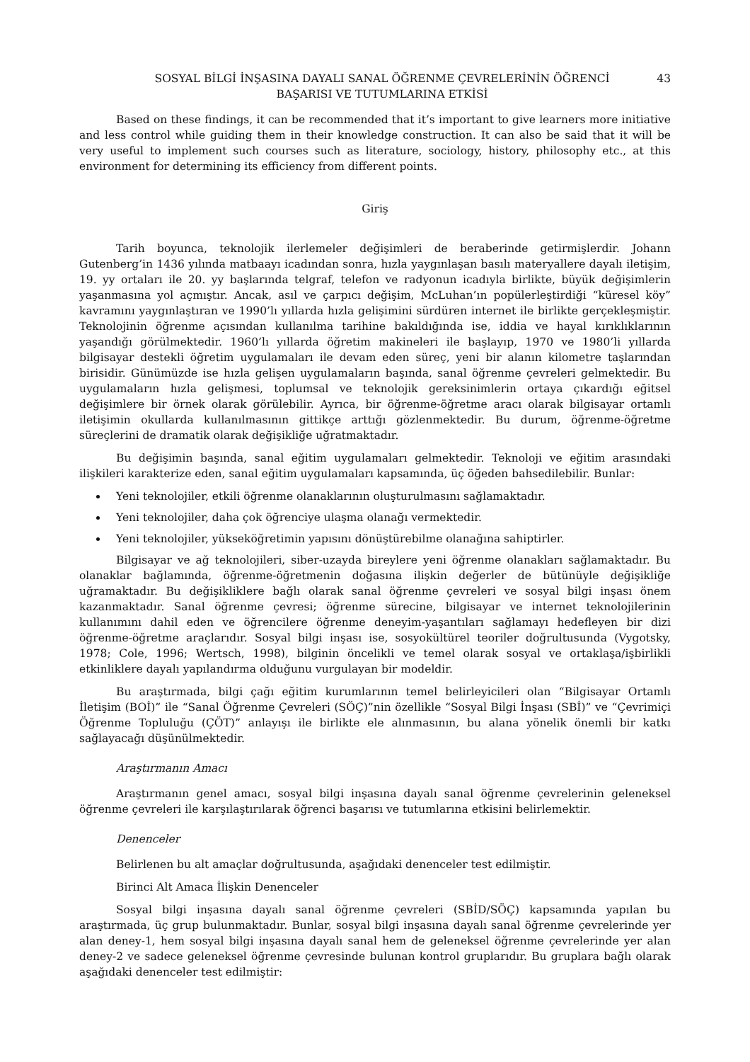SOSYAL BİLGİ İNŞASINA DAYALI SANAL ÖĞRENME ÇEVRELERİNİN ÖĞRENCİ
BAŞARISI VE TUTUMLARINA ETKİSİ
43
Based on these findings, it can be recommended that it’s important to give learners more initiative and less control while guiding them in their knowledge construction. It can also be said that it will be very useful to implement such courses such as literature, sociology, history, philosophy etc., at this environment for determining its efficiency from different points.
Giriş
Tarih boyunca, teknolojik ilerlemeler değişimleri de beraberinde getirmişlerdir. Johann Gutenberg’in 1436 yılında matbaayı icadından sonra, hızla yaygınlaşan basılı materyallere dayalı iletişim, 19. yy ortaları ile 20. yy başlarında telgraf, telefon ve radyonun icadıyla birlikte, büyük değişimlerin yaşanmasına yol açmıştır. Ancak, asıl ve çarpıcı değişim, McLuhan’ın popülerleştirdiği “küresel köy” kavramını yaygınlaştıran ve 1990’lı yıllarda hızla gelişimini sürdüren internet ile birlikte gerçekleşmiştir. Teknolojinin öğrenme açısından kullanılma tarihine bakıldığında ise, iddia ve hayal kırıklıklarının yaşandığı görülmektedir. 1960’lı yıllarda öğretim makineleri ile başlayıp, 1970 ve 1980’li yıllarda bilgisayar destekli öğretim uygulamaları ile devam eden süreç, yeni bir alanın kilometre taşlarından birisidir. Günümüzde ise hızla gelişen uygulamaların başında, sanal öğrenme çevreleri gelmektedir. Bu uygulamaların hızla gelişmesi, toplumsal ve teknolojik gereksinimlerin ortaya çıkardığı eğitsel değişimlere bir örnek olarak görülebilir. Ayrıca, bir öğrenme-öğretme aracı olarak bilgisayar ortamlı iletişimin okullarda kullanılmasının gittikçe arttığı gözlenmektedir. Bu durum, öğrenme-öğretme süreçlerini de dramatik olarak değişikliğe uğratmaktadır.
Bu değişimin başında, sanal eğitim uygulamaları gelmektedir. Teknoloji ve eğitim arasındaki ilişkileri karakterize eden, sanal eğitim uygulamaları kapsamında, üç öğeden bahsedilebilir. Bunlar:
Yeni teknolojiler, etkili öğrenme olanaklarının oluşturulmasını sağlamaktadır.
Yeni teknolojiler, daha çok öğrenciye ulaşma olanağı vermektedir.
Yeni teknolojiler, yükseköğretimin yapısını dönüştürebilme olanağına sahiptirler.
Bilgisayar ve ağ teknolojileri, siber-uzayda bireylere yeni öğrenme olanakları sağlamaktadır. Bu olanaklar bağlamında, öğrenme-öğretmenin doğasına ilişkin değerler de bütünüyle değişikliğe uğramaktadır. Bu değişikliklere bağlı olarak sanal öğrenme çevreleri ve sosyal bilgi inşası önem kazanmaktadır. Sanal öğrenme çevresi; öğrenme sürecine, bilgisayar ve internet teknolojilerinin kullanımını dahil eden ve öğrencilere öğrenme deneyim-yaşantıları sağlamayı hedefleyen bir dizi öğrenme-öğretme araçlarıdır. Sosyal bilgi inşası ise, sosyokültürel teoriler doğrultusunda (Vygotsky, 1978; Cole, 1996; Wertsch, 1998), bilginin öncelikli ve temel olarak sosyal ve ortaklaşa/işbirlikli etkinliklere dayalı yapılandırma olduğunu vurgulayan bir modeldir.
Bu araştırmada, bilgi çağı eğitim kurumlarının temel belirleyicileri olan “Bilgisayar Ortamlı İletişim (BOİ)” ile “Sanal Öğrenme Çevreleri (SÖÇ)”nin özellikle “Sosyal Bilgi İnşası (SBİ)” ve “Çevrimiçi Öğrenme Topluluğu (ÇÖT)” anlayışı ile birlikte ele alınmasının, bu alana yönelik önemli bir katkı sağlayacağı düşünülmektedir.
Araştırmanın Amacı
Araştırmanın genel amacı, sosyal bilgi inşasına dayalı sanal öğrenme çevrelerinin geleneksel öğrenme çevreleri ile karşılaştırılarak öğrenci başarısı ve tutumlarına etkisini belirlemektir.
Denenceler
Belirlenen bu alt amaçlar doğrultusunda, aşağıdaki denenceler test edilmiştir.
Birinci Alt Amaca İlişkin Denenceler
Sosyal bilgi inşasına dayalı sanal öğrenme çevreleri (SBİD/SÖÇ) kapsamında yapılan bu araştırmada, üç grup bulunmaktadır. Bunlar, sosyal bilgi inşasına dayalı sanal öğrenme çevrelerinde yer alan deney-1, hem sosyal bilgi inşasına dayalı sanal hem de geleneksel öğrenme çevrelerinde yer alan deney-2 ve sadece geleneksel öğrenme çevresinde bulunan kontrol gruplarıdır. Bu gruplara bağlı olarak aşağıdaki denenceler test edilmiştir: